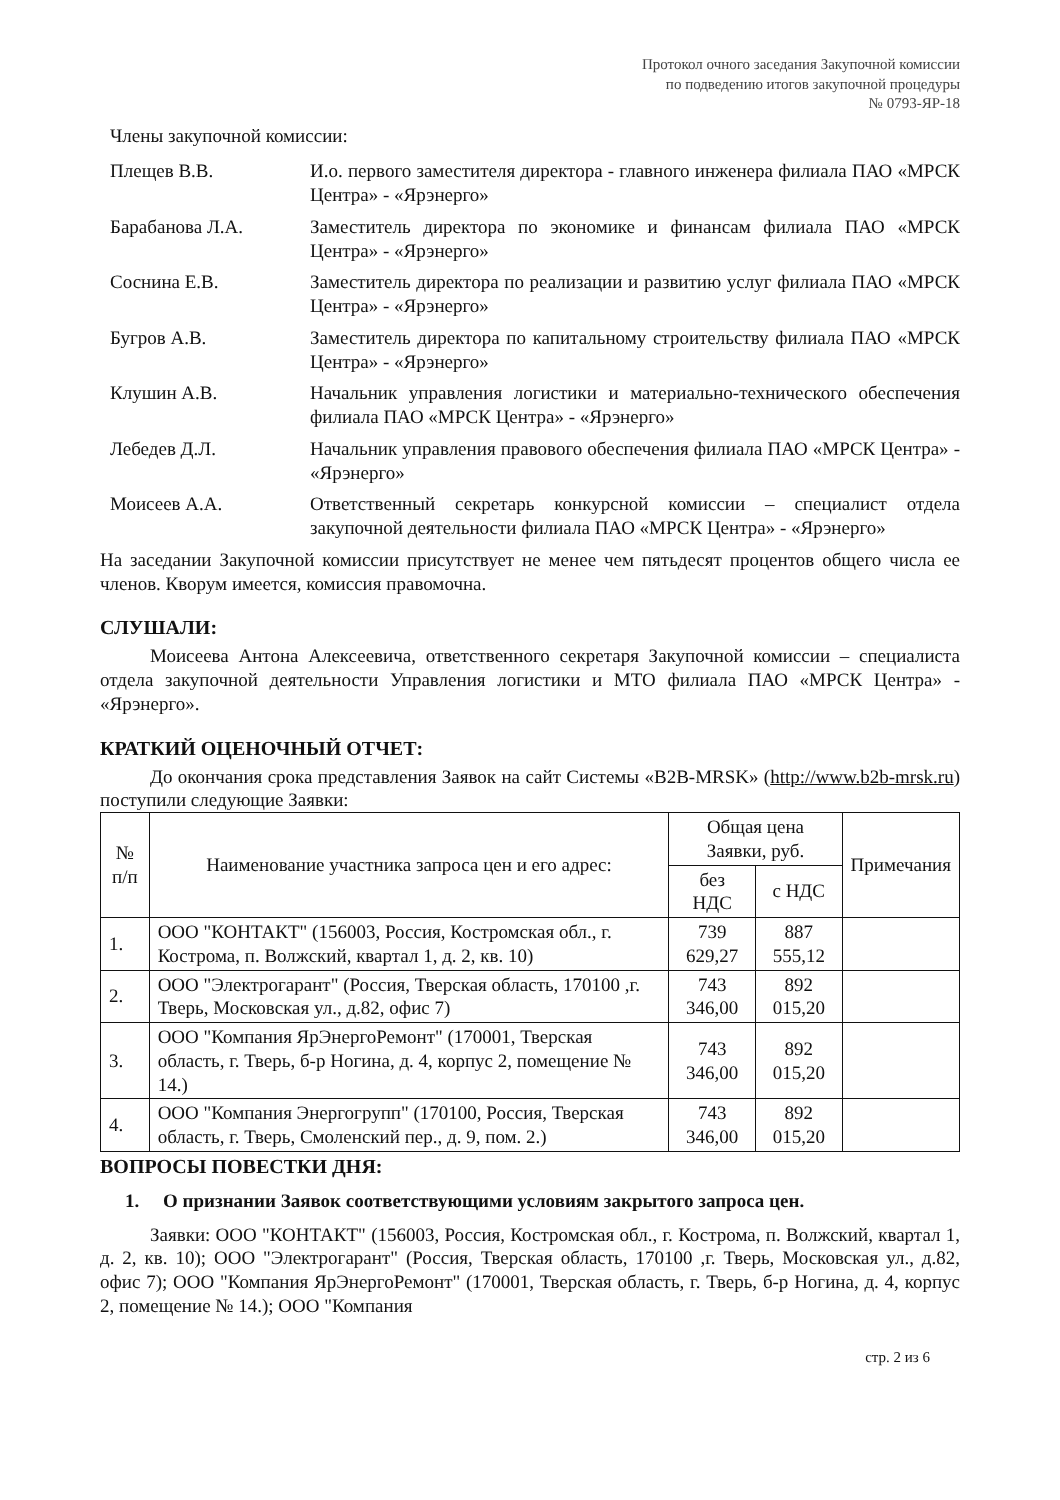Протокол очного заседания Закупочной комиссии
по подведению итогов закупочной процедуры
№ 0793-ЯР-18
Члены закупочной комиссии:
Плещев В.В. И.о. первого заместителя директора - главного инженера филиала ПАО «МРСК Центра» - «Ярэнерго»
Барабанова Л.А. Заместитель директора по экономике и финансам филиала ПАО «МРСК Центра» - «Ярэнерго»
Соснина Е.В. Заместитель директора по реализации и развитию услуг филиала ПАО «МРСК Центра» - «Ярэнерго»
Бугров А.В. Заместитель директора по капитальному строительству филиала ПАО «МРСК Центра» - «Ярэнерго»
Клушин А.В. Начальник управления логистики и материально-технического обеспечения филиала ПАО «МРСК Центра» - «Ярэнерго»
Лебедев Д.Л. Начальник управления правового обеспечения филиала ПАО «МРСК Центра» - «Ярэнерго»
Моисеев А.А. Ответственный секретарь конкурсной комиссии – специалист отдела закупочной деятельности филиала ПАО «МРСК Центра» - «Ярэнерго»
На заседании Закупочной комиссии присутствует не менее чем пятьдесят процентов общего числа ее членов. Кворум имеется, комиссия правомочна.
СЛУШАЛИ:
Моисеева Антона Алексеевича, ответственного секретаря Закупочной комиссии – специалиста отдела закупочной деятельности Управления логистики и МТО филиала ПАО «МРСК Центра» - «Ярэнерго».
КРАТКИЙ ОЦЕНОЧНЫЙ ОТЧЕТ:
До окончания срока представления Заявок на сайт Системы «B2B-MRSK» (http://www.b2b-mrsk.ru) поступили следующие Заявки:
| № п/п | Наименование участника запроса цен и его адрес: | Общая цена Заявки, руб. | | Примечания |
| --- | --- | --- | --- | --- |
| | | без НДС | с НДС | |
| 1. | ООО "КОНТАКТ" (156003, Россия, Костромская обл., г. Кострома, п. Волжский, квартал 1, д. 2, кв. 10) | 739 629,27 | 887 555,12 | |
| 2. | ООО "Электрогарант" (Россия, Тверская область, 170100 ,г. Тверь, Московская ул., д.82, офис 7) | 743 346,00 | 892 015,20 | |
| 3. | ООО "Компания ЯрЭнергоРемонт" (170001, Тверская область, г. Тверь, б-р Ногина, д. 4, корпус 2, помещение № 14.) | 743 346,00 | 892 015,20 | |
| 4. | ООО "Компания Энергогрупп" (170100, Россия, Тверская область, г. Тверь, Смоленский пер., д. 9, пом. 2.) | 743 346,00 | 892 015,20 | |
ВОПРОСЫ ПОВЕСТКИ ДНЯ:
1. О признании Заявок соответствующими условиям закрытого запроса цен.
Заявки: ООО "КОНТАКТ" (156003, Россия, Костромская обл., г. Кострома, п. Волжский, квартал 1, д. 2, кв. 10); ООО "Электрогарант" (Россия, Тверская область, 170100 ,г. Тверь, Московская ул., д.82, офис 7); ООО "Компания ЯрЭнергоРемонт" (170001, Тверская область, г. Тверь, б-р Ногина, д. 4, корпус 2, помещение № 14.); ООО "Компания
стр. 2 из 6